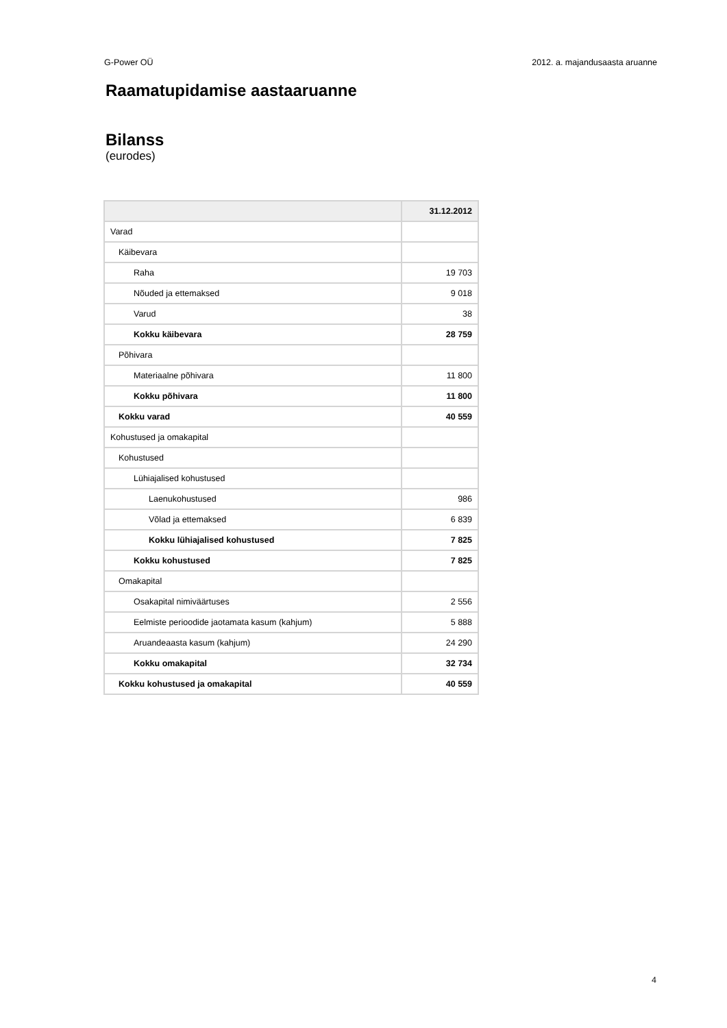G-Power OÜ 2012. a. majandusaasta aruanne
Raamatupidamise aastaaruanne
Bilanss
(eurodes)
| | 31.12.2012 |
| --- | --- |
| Varad | |
| Käibevara | |
| Raha | 19 703 |
| Nõuded ja ettemaksed | 9 018 |
| Varud | 38 |
| Kokku käibevara | 28 759 |
| Põhivara | |
| Materiaalne põhivara | 11 800 |
| Kokku põhivara | 11 800 |
| Kokku varad | 40 559 |
| Kohustused ja omakapital | |
| Kohustused | |
| Lühiajalised kohustused | |
| Laenukohustused | 986 |
| Võlad ja ettemaksed | 6 839 |
| Kokku lühiajalised kohustused | 7 825 |
| Kokku kohustused | 7 825 |
| Omakapital | |
| Osakapital nimiväärtuses | 2 556 |
| Eelmiste perioodide jaotamata kasum (kahjum) | 5 888 |
| Aruandeaasta kasum (kahjum) | 24 290 |
| Kokku omakapital | 32 734 |
| Kokku kohustused ja omakapital | 40 559 |
4